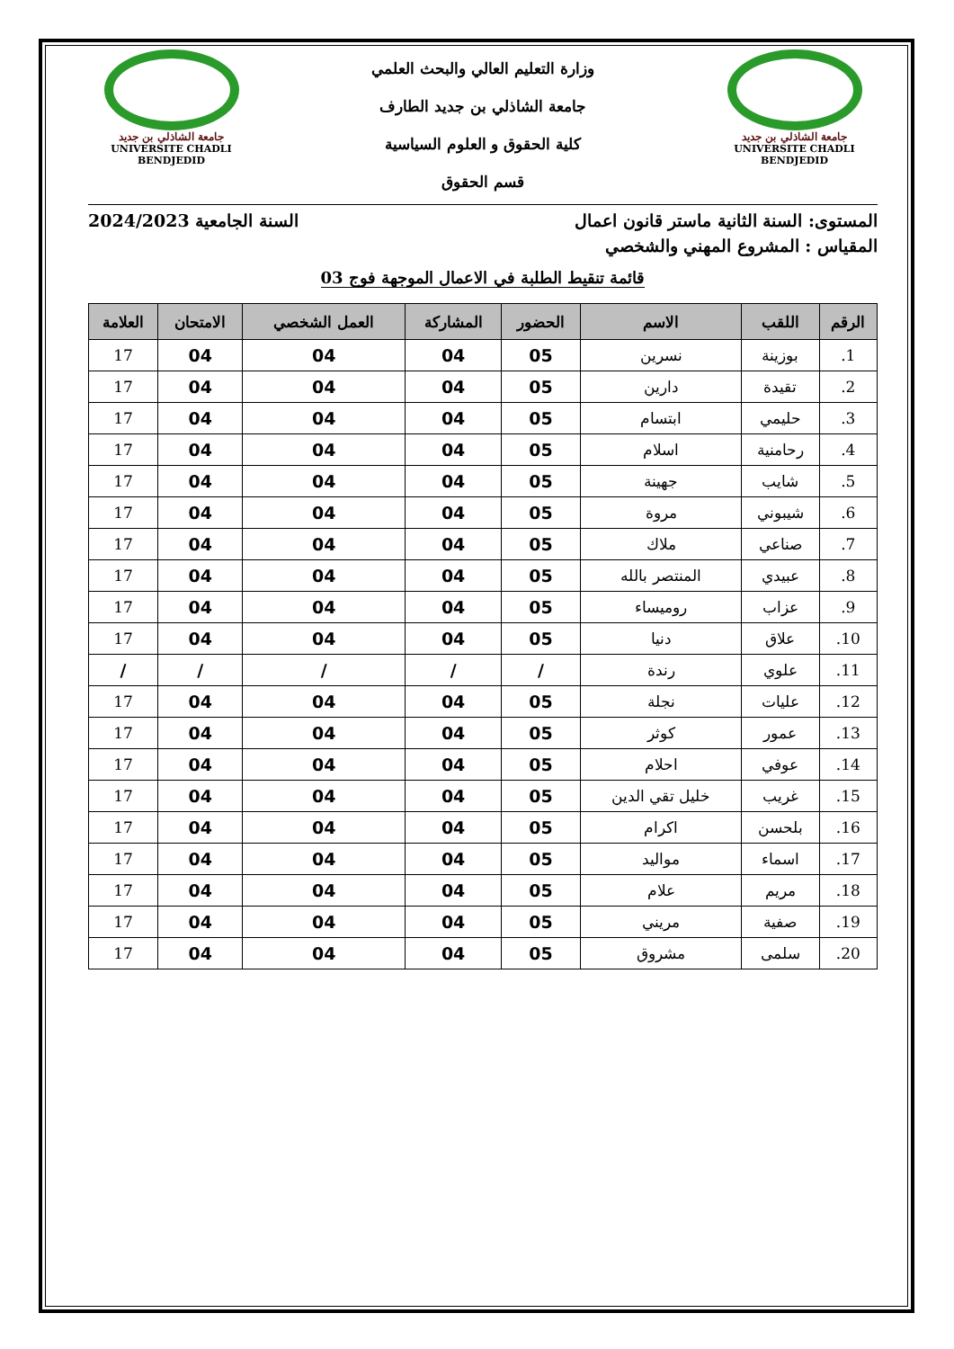جامعة الشاذلي بن جديد
UNIVERSITE CHADLI BENDJEDID
وزارة التعليم العالي والبحث العلمي
جامعة الشاذلي بن جديد الطارف
كلية الحقوق و العلوم السياسية
قسم الحقوق
جامعة الشاذلي بن جديد
UNIVERSITE CHADLI BENDJEDID
المستوى: السنة الثانية ماستر قانون اعمال السنة الجامعية 2024/2023
المقياس : المشروع المهني والشخصي
قائمة تنقيط الطلبة في الاعمال الموجهة فوج 03
| الرقم | اللقب | الاسم | الحضور | المشاركة | العمل الشخصي | الامتحان | العلامة |
| --- | --- | --- | --- | --- | --- | --- | --- |
| 1. | بوزينة | نسرين | 05 | 04 | 04 | 04 | 17 |
| 2. | تقيدة | دارين | 05 | 04 | 04 | 04 | 17 |
| 3. | حليمي | ابتسام | 05 | 04 | 04 | 04 | 17 |
| 4. | رحامنية | اسلام | 05 | 04 | 04 | 04 | 17 |
| 5. | شايب | جهينة | 05 | 04 | 04 | 04 | 17 |
| 6. | شيبوني | مروة | 05 | 04 | 04 | 04 | 17 |
| 7. | صناعي | ملاك | 05 | 04 | 04 | 04 | 17 |
| 8. | عبيدي | المنتصر بالله | 05 | 04 | 04 | 04 | 17 |
| 9. | عزاب | روميساء | 05 | 04 | 04 | 04 | 17 |
| 10. | علاق | دنيا | 05 | 04 | 04 | 04 | 17 |
| 11. | علوي | رندة | / | / | / | / | / |
| 12. | عليات | نجلة | 05 | 04 | 04 | 04 | 17 |
| 13. | عمور | كوثر | 05 | 04 | 04 | 04 | 17 |
| 14. | عوفي | احلام | 05 | 04 | 04 | 04 | 17 |
| 15. | غريب | خليل تقي الدين | 05 | 04 | 04 | 04 | 17 |
| 16. | بلحسن | اكرام | 05 | 04 | 04 | 04 | 17 |
| 17. | اسماء | مواليد | 05 | 04 | 04 | 04 | 17 |
| 18. | مريم | علام | 05 | 04 | 04 | 04 | 17 |
| 19. | صفية | مريني | 05 | 04 | 04 | 04 | 17 |
| 20. | سلمى | مشروق | 05 | 04 | 04 | 04 | 17 |